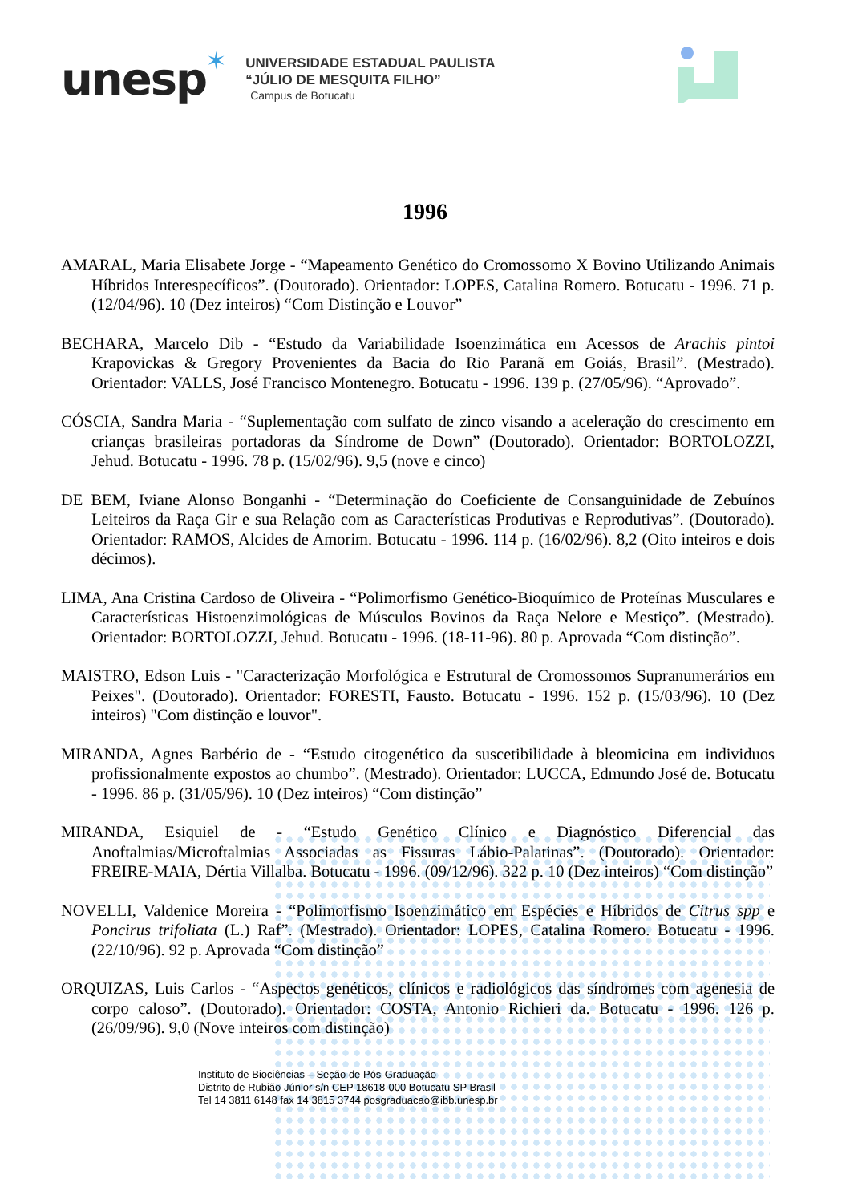unesp
✶
UNIVERSIDADE ESTADUAL PAULISTA
“JÚLIO DE MESQUITA FILHO”
Campus de Botucatu
1996
AMARAL, Maria Elisabete Jorge - “Mapeamento Genético do Cromossomo X Bovino Utilizando Animais Híbridos Interespecíficos”. (Doutorado). Orientador: LOPES, Catalina Romero. Botucatu - 1996. 71 p. (12/04/96). 10 (Dez inteiros) “Com Distinção e Louvor”
BECHARA, Marcelo Dib - “Estudo da Variabilidade Isoenzimática em Acessos de Arachis pintoi Krapovickas & Gregory Provenientes da Bacia do Rio Paranã em Goiás, Brasil”. (Mestrado). Orientador: VALLS, José Francisco Montenegro. Botucatu - 1996. 139 p. (27/05/96). “Aprovado”.
CÓSCIA, Sandra Maria - “Suplementação com sulfato de zinco visando a aceleração do crescimento em crianças brasileiras portadoras da Síndrome de Down” (Doutorado). Orientador: BORTOLOZZI, Jehud. Botucatu - 1996. 78 p. (15/02/96). 9,5 (nove e cinco)
DE BEM, Iviane Alonso Bonganhi - “Determinação do Coeficiente de Consanguinidade de Zebuínos Leiteiros da Raça Gir e sua Relação com as Características Produtivas e Reprodutivas”. (Doutorado). Orientador: RAMOS, Alcides de Amorim. Botucatu - 1996. 114 p. (16/02/96). 8,2 (Oito inteiros e dois décimos).
LIMA, Ana Cristina Cardoso de Oliveira - “Polimorfismo Genético-Bioquímico de Proteínas Musculares e Características Histoenzimológicas de Músculos Bovinos da Raça Nelore e Mestiço”. (Mestrado). Orientador: BORTOLOZZI, Jehud. Botucatu - 1996. (18-11-96). 80 p. Aprovada “Com distinção”.
MAISTRO, Edson Luis - "Caracterização Morfológica e Estrutural de Cromossomos Supranumerários em Peixes". (Doutorado). Orientador: FORESTI, Fausto. Botucatu - 1996. 152 p. (15/03/96). 10 (Dez inteiros) "Com distinção e louvor".
MIRANDA, Agnes Barbério de - “Estudo citogenético da suscetibilidade à bleomicina em individuos profissionalmente expostos ao chumbo”. (Mestrado). Orientador: LUCCA, Edmundo José de. Botucatu - 1996. 86 p. (31/05/96). 10 (Dez inteiros) “Com distinção”
MIRANDA, Esiquiel de - “Estudo Genético Clínico e Diagnóstico Diferencial das Anoftalmias/Microftalmias Associadas as Fissuras Lábio-Palatinas”. (Doutorado). Orientador: FREIRE-MAIA, Dértia Villalba. Botucatu - 1996. (09/12/96). 322 p. 10 (Dez inteiros) “Com distinção”
NOVELLI, Valdenice Moreira - “Polimorfismo Isoenzimático em Espécies e Híbridos de Citrus spp e Poncirus trifoliata (L.) Raf”. (Mestrado). Orientador: LOPES, Catalina Romero. Botucatu - 1996. (22/10/96). 92 p. Aprovada “Com distinção”
ORQUIZAS, Luis Carlos - “Aspectos genéticos, clínicos e radiológicos das síndromes com agenesia de corpo caloso”. (Doutorado). Orientador: COSTA, Antonio Richieri da. Botucatu - 1996. 126 p. (26/09/96). 9,0 (Nove inteiros com distinção)
Instituto de Biociências – Seção de Pós-Graduação
Distrito de Rubião Júnior s/n CEP 18618-000 Botucatu SP Brasil
Tel 14 3811 6148 fax 14 3815 3744 posgraduacao@ibb.unesp.br